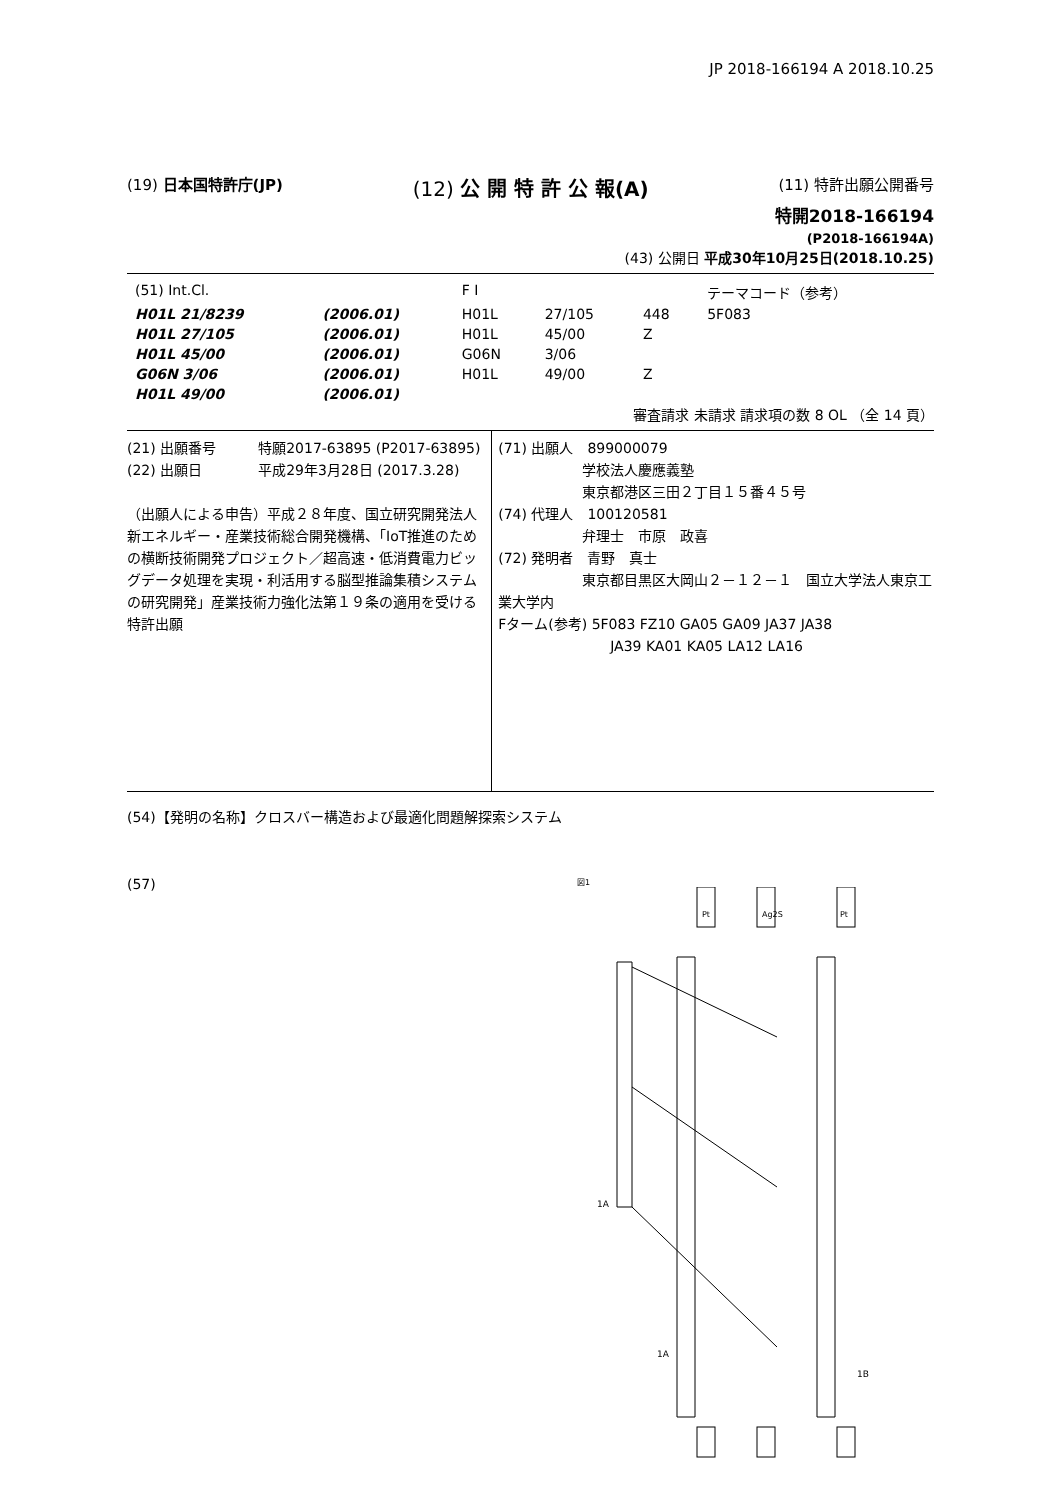JP 2018-166194 A 2018.10.25
(19) 日本国特許庁(JP)
(12) 公 開 特 許 公 報(A)
(11) 特許出願公開番号
特開2018-166194
(P2018-166194A)
(43) 公開日 平成30年10月25日(2018.10.25)
| (51) Int.Cl. | | F I | | | テーマコード（参考） |
| H01L 21/8239 | (2006.01) | H01L | 27/105 | 448 | 5F083 |
| H01L 27/105 | (2006.01) | H01L | 45/00 | Z | |
| H01L 45/00 | (2006.01) | G06N | 3/06 | | |
| G06N 3/06 | (2006.01) | H01L | 49/00 | Z | |
| H01L 49/00 | (2006.01) | | | | |
審査請求 未請求 請求項の数 8 OL （全 14 頁）
(21) 出願番号　　　特願2017-63895 (P2017-63895)
(22) 出願日　　　　平成29年3月28日 (2017.3.28)
（出願人による申告）平成２８年度、国立研究開発法人新エネルギー・産業技術総合開発機構、「IoT推進のための横断技術開発プロジェクト／超高速・低消費電力ビッグデータ処理を実現・利活用する脳型推論集積システムの研究開発」産業技術力強化法第１９条の適用を受ける特許出願
(71) 出願人　899000079
　　　　　　学校法人慶應義塾
　　　　　　東京都港区三田２丁目１５番４５号
(74) 代理人　100120581
　　　　　　弁理士　市原　政喜
(72) 発明者　青野　真士
　　　　　　東京都目黒区大岡山２－１２－１　国立大学法人東京工業大学内
Fターム(参考) 5F083 FZ10 GA05 GA09 JA37 JA38
　　　　　　　　JA39 KA01 KA05 LA12 LA16
(54)【発明の名称】クロスバー構造および最適化問題解探索システム
(57)
図1
Pt
Ag2S
Pt
1A
1A
1B